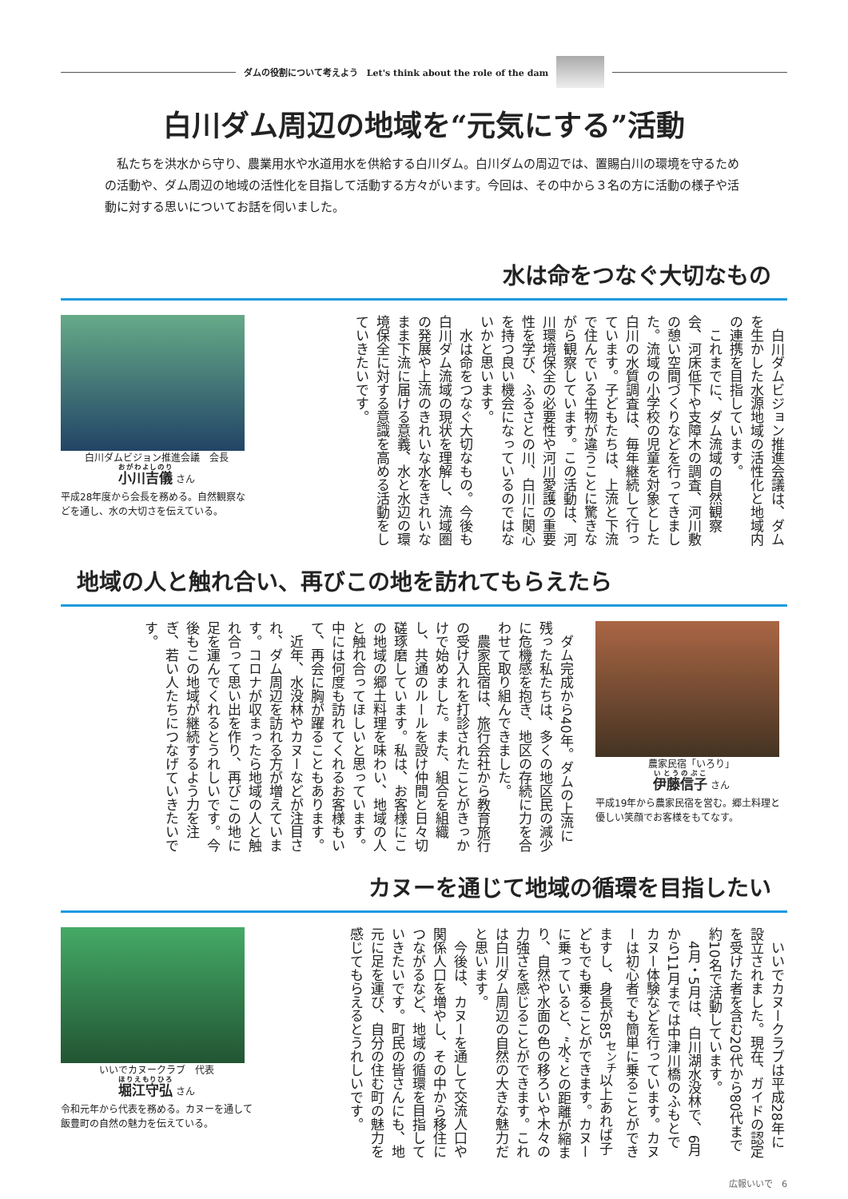ダムの役割について考えよう　Let's think about the role of the dam
白川ダム周辺の地域を“元気にする”活動
　私たちを洪水から守り、農業用水や水道用水を供給する白川ダム。白川ダムの周辺では、置賜白川の環境を守るための活動や、ダム周辺の地域の活性化を目指して活動する方々がいます。今回は、その中から３名の方に活動の様子や活動に対する思いについてお話を伺いました。
水は命をつなぐ大切なもの
白川ダムビジョン推進会議　会長
小川吉儀 さん
平成28年度から会長を務める。自然観察などを通し、水の大切さを伝えている。
　白川ダムビジョン推進会議は、ダムを生かした水源地域の活性化と地域内の連携を目指しています。
　これまでに、ダム流域の自然観察会、河床低下や支障木の調査、河川敷の憩い空間づくりなどを行ってきました。流域の小学校の児童を対象とした白川の水質調査は、毎年継続して行っています。子どもたちは、上流と下流で住んでいる生物が違うことに驚きながら観察しています。この活動は、河川環境保全の必要性や河川愛護の重要性を学び、ふるさとの川、白川に関心を持つ良い機会になっているのではないかと思います。
　水は命をつなぐ大切なもの。今後も白川ダム流域の現状を理解し、流域圏の発展や上流のきれいな水をきれいなまま下流に届ける意義、水と水辺の環境保全に対する意識を高める活動をしていきたいです。
地域の人と触れ合い、再びこの地を訪れてもらえたら
　ダム完成から40年。ダムの上流に残った私たちは、多くの地区民の減少に危機感を抱き、地区の存続に力を合わせて取り組んできました。
　農家民宿は、旅行会社から教育旅行の受け入れを打診されたことがきっかけで始めました。また、組合を組織し、共通のルールを設け仲間と日々切磋琢磨しています。私は、お客様にこの地域の郷土料理を味わい、地域の人と触れ合ってほしいと思っています。中には何度も訪れてくれるお客様もいて、再会に胸が躍ることもあります。
　近年、水没林やカヌーなどが注目され、ダム周辺を訪れる方が増えています。コロナが収まったら地域の人と触れ合って思い出を作り、再びこの地に足を運んでくれるとうれしいです。今後もこの地域が継続するよう力を注ぎ、若い人たちにつなげていきたいです。
農家民宿「いろり」
伊藤信子 さん
平成19年から農家民宿を営む。郷土料理と優しい笑顔でお客様をもてなす。
カヌーを通じて地域の循環を目指したい
いいでカヌークラブ　代表
堀江守弘 さん
令和元年から代表を務める。カヌーを通して飯豊町の自然の魅力を伝えている。
　いいでカヌークラブは平成28年に設立されました。現在、ガイドの認定を受けた者を含む20代から80代まで約10名で活動しています。
　4月・5月は、白川湖水没林で、6月から11月までは中津川橋のふもとでカヌー体験などを行っています。カヌーは初心者でも簡単に乗ることができますし、身長が85<sup>センチ</sup>以上あれば子どもでも乗ることができます。カヌーに乗っていると、“水”との距離が縮まり、自然や水面の色の移ろいや木々の力強さを感じることができます。これは白川ダム周辺の自然の大きな魅力だと思います。
　今後は、カヌーを通して交流人口や関係人口を増やし、その中から移住につながるなど、地域の循環を目指していきたいです。町民の皆さんにも、地元に足を運び、自分の住む町の魅力を感じてもらえるとうれしいです。
広報いいで　6